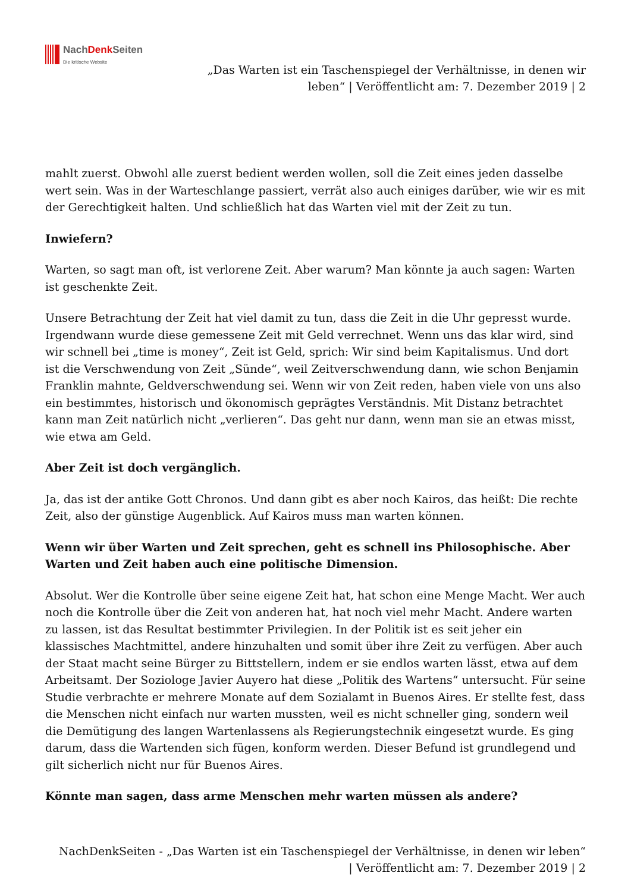NachDenk Seiten
Die kritische Website
„Das Warten ist ein Taschenspiegel der Verhältnisse, in denen wir
leben“ | Veröffentlicht am: 7. Dezember 2019 | 2
mahlt zuerst. Obwohl alle zuerst bedient werden wollen, soll die Zeit eines jeden dasselbe wert sein. Was in der Warteschlange passiert, verrät also auch einiges darüber, wie wir es mit der Gerechtigkeit halten. Und schließlich hat das Warten viel mit der Zeit zu tun.
Inwiefern?
Warten, so sagt man oft, ist verlorene Zeit. Aber warum? Man könnte ja auch sagen: Warten ist geschenkte Zeit.
Unsere Betrachtung der Zeit hat viel damit zu tun, dass die Zeit in die Uhr gepresst wurde. Irgendwann wurde diese gemessene Zeit mit Geld verrechnet. Wenn uns das klar wird, sind wir schnell bei „time is money“, Zeit ist Geld, sprich: Wir sind beim Kapitalismus. Und dort ist die Verschwendung von Zeit „Sünde“, weil Zeitverschwendung dann, wie schon Benjamin Franklin mahnte, Geldverschwendung sei. Wenn wir von Zeit reden, haben viele von uns also ein bestimmtes, historisch und ökonomisch geprägtes Verständnis. Mit Distanz betrachtet kann man Zeit natürlich nicht „verlieren“. Das geht nur dann, wenn man sie an etwas misst, wie etwa am Geld.
Aber Zeit ist doch vergänglich.
Ja, das ist der antike Gott Chronos. Und dann gibt es aber noch Kairos, das heißt: Die rechte Zeit, also der günstige Augenblick. Auf Kairos muss man warten können.
Wenn wir über Warten und Zeit sprechen, geht es schnell ins Philosophische. Aber Warten und Zeit haben auch eine politische Dimension.
Absolut. Wer die Kontrolle über seine eigene Zeit hat, hat schon eine Menge Macht. Wer auch noch die Kontrolle über die Zeit von anderen hat, hat noch viel mehr Macht. Andere warten zu lassen, ist das Resultat bestimmter Privilegien. In der Politik ist es seit jeher ein klassisches Machtmittel, andere hinzuhalten und somit über ihre Zeit zu verfügen. Aber auch der Staat macht seine Bürger zu Bittstellern, indem er sie endlos warten lässt, etwa auf dem Arbeitsamt. Der Soziologe Javier Auyero hat diese „Politik des Wartens“ untersucht. Für seine Studie verbrachte er mehrere Monate auf dem Sozialamt in Buenos Aires. Er stellte fest, dass die Menschen nicht einfach nur warten mussten, weil es nicht schneller ging, sondern weil die Demütigung des langen Wartenlassens als Regierungstechnik eingesetzt wurde. Es ging darum, dass die Wartenden sich fügen, konform werden. Dieser Befund ist grundlegend und gilt sicherlich nicht nur für Buenos Aires.
Könnte man sagen, dass arme Menschen mehr warten müssen als andere?
NachDenkSeiten - „Das Warten ist ein Taschenspiegel der Verhältnisse, in denen wir leben“
| Veröffentlicht am: 7. Dezember 2019 | 2